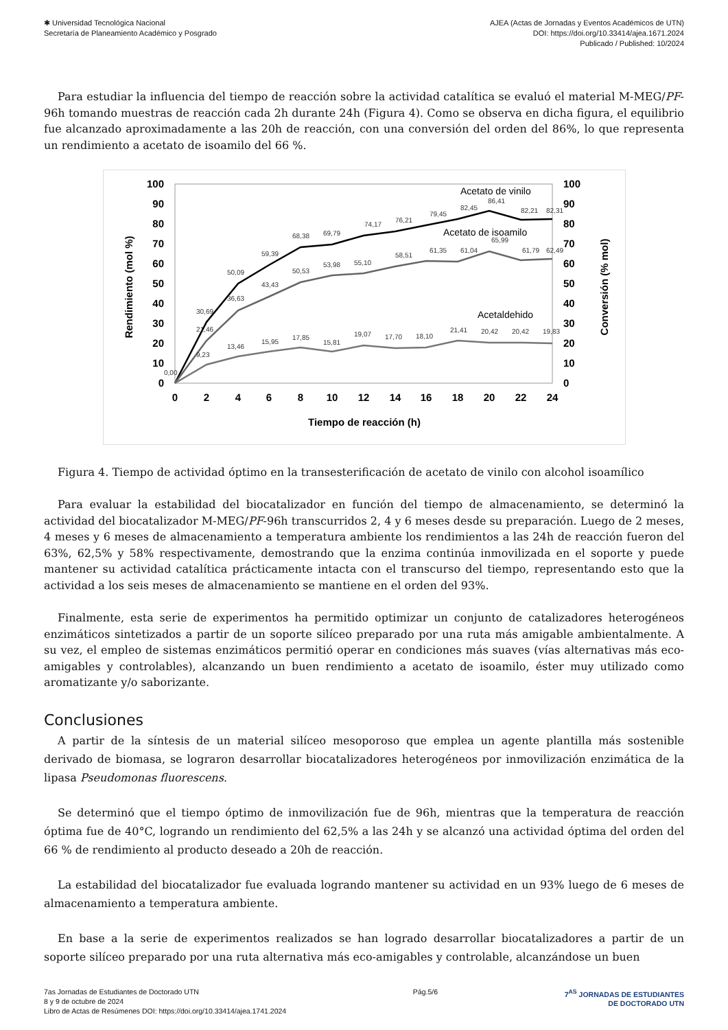✱ Universidad Tecnológica Nacional
Secretaría de Planeamiento Académico y Posgrado
AJEA (Actas de Jornadas y Eventos Académicos de UTN)
DOI: https://doi.org/10.33414/ajea.1671.2024
Publicado / Published: 10/2024
Para estudiar la influencia del tiempo de reacción sobre la actividad catalítica se evaluó el material M-MEG/PF-96h tomando muestras de reacción cada 2h durante 24h (Figura 4). Como se observa en dicha figura, el equilibrio fue alcanzado aproximadamente a las 20h de reacción, con una conversión del orden del 86%, lo que representa un rendimiento a acetato de isoamilo del 66 %.
100
90
80
70
60
50
40
30
20
10
0
100
90
80
70
60
50
40
30
20
10
0
0
2
4
6
8
10
12
14
16
18
20
22
24
Tiempo de reacción (h)
Rendimiento (mol %)
Conversión (% mol)
Acetato de vinilo
Acetato de isoamilo
Acetaldehido
86,41
82,45
79,45
76,21
74,17
69,79
68,38
59,39
50,09
30,69
65,99
61,79
62,49
61,04
61,35
58,51
55,10
53,98
50,53
43,43
36,63
21,46
9,23
13,46
15,95
17,85
15,81
19,07
17,70
18,10
21,41
20,42
20,42
19,83
82,21
82,31
0,00
Figura 4. Tiempo de actividad óptimo en la transesterificación de acetato de vinilo con alcohol isoamílico
Para evaluar la estabilidad del biocatalizador en función del tiempo de almacenamiento, se determinó la actividad del biocatalizador M-MEG/PF-96h transcurridos 2, 4 y 6 meses desde su preparación. Luego de 2 meses, 4 meses y 6 meses de almacenamiento a temperatura ambiente los rendimientos a las 24h de reacción fueron del 63%, 62,5% y 58% respectivamente, demostrando que la enzima continúa inmovilizada en el soporte y puede mantener su actividad catalítica prácticamente intacta con el transcurso del tiempo, representando esto que la actividad a los seis meses de almacenamiento se mantiene en el orden del 93%.
Finalmente, esta serie de experimentos ha permitido optimizar un conjunto de catalizadores heterogéneos enzimáticos sintetizados a partir de un soporte silíceo preparado por una ruta más amigable ambientalmente. A su vez, el empleo de sistemas enzimáticos permitió operar en condiciones más suaves (vías alternativas más eco-amigables y controlables), alcanzando un buen rendimiento a acetato de isoamilo, éster muy utilizado como aromatizante y/o saborizante.
Conclusiones
A partir de la síntesis de un material silíceo mesoporoso que emplea un agente plantilla más sostenible derivado de biomasa, se lograron desarrollar biocatalizadores heterogéneos por inmovilización enzimática de la lipasa Pseudomonas fluorescens.
Se determinó que el tiempo óptimo de inmovilización fue de 96h, mientras que la temperatura de reacción óptima fue de 40°C, logrando un rendimiento del 62,5% a las 24h y se alcanzó una actividad óptima del orden del 66 % de rendimiento al producto deseado a 20h de reacción.
La estabilidad del biocatalizador fue evaluada logrando mantener su actividad en un 93% luego de 6 meses de almacenamiento a temperatura ambiente.
En base a la serie de experimentos realizados se han logrado desarrollar biocatalizadores a partir de un soporte silíceo preparado por una ruta alternativa más eco-amigables y controlable, alcanzándose un buen
7as Jornadas de Estudiantes de Doctorado UTN
8 y 9 de octubre de 2024
Libro de Actas de Resúmenes DOI: https://doi.org/10.33414/ajea.1741.2024
Pág.5/6 7<sup>AS</sup> JORNADAS DE ESTUDIANTES
DE DOCTORADO UTN